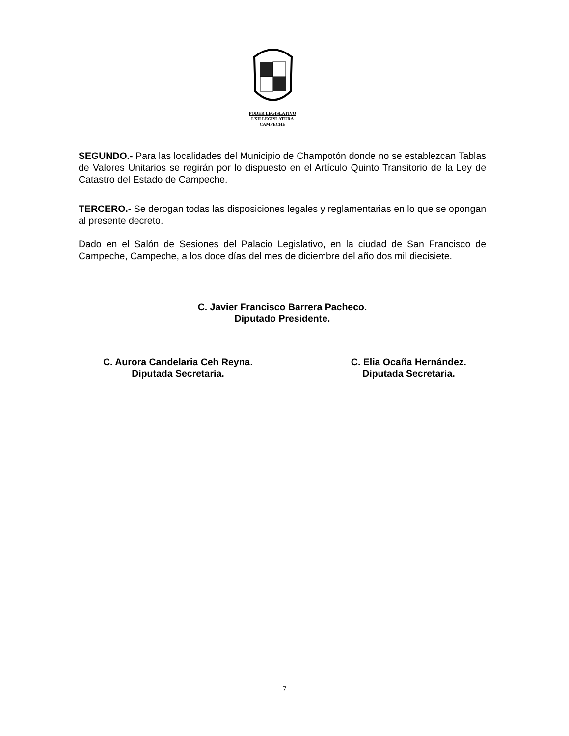PODER LEGISLATIVO
LXII LEGISLATURA
CAMPECHE
SEGUNDO.- Para las localidades del Municipio de Champotón donde no se establezcan Tablas de Valores Unitarios se regirán por lo dispuesto en el Artículo Quinto Transitorio de la Ley de Catastro del Estado de Campeche.
TERCERO.- Se derogan todas las disposiciones legales y reglamentarias en lo que se opongan al presente decreto.
Dado en el Salón de Sesiones del Palacio Legislativo, en la ciudad de San Francisco de Campeche, Campeche, a los doce días del mes de diciembre del año dos mil diecisiete.
C. Javier Francisco Barrera Pacheco.
Diputado Presidente.
C. Aurora Candelaria Ceh Reyna.
Diputada Secretaria.
C. Elia Ocaña Hernández.
Diputada Secretaria.
7